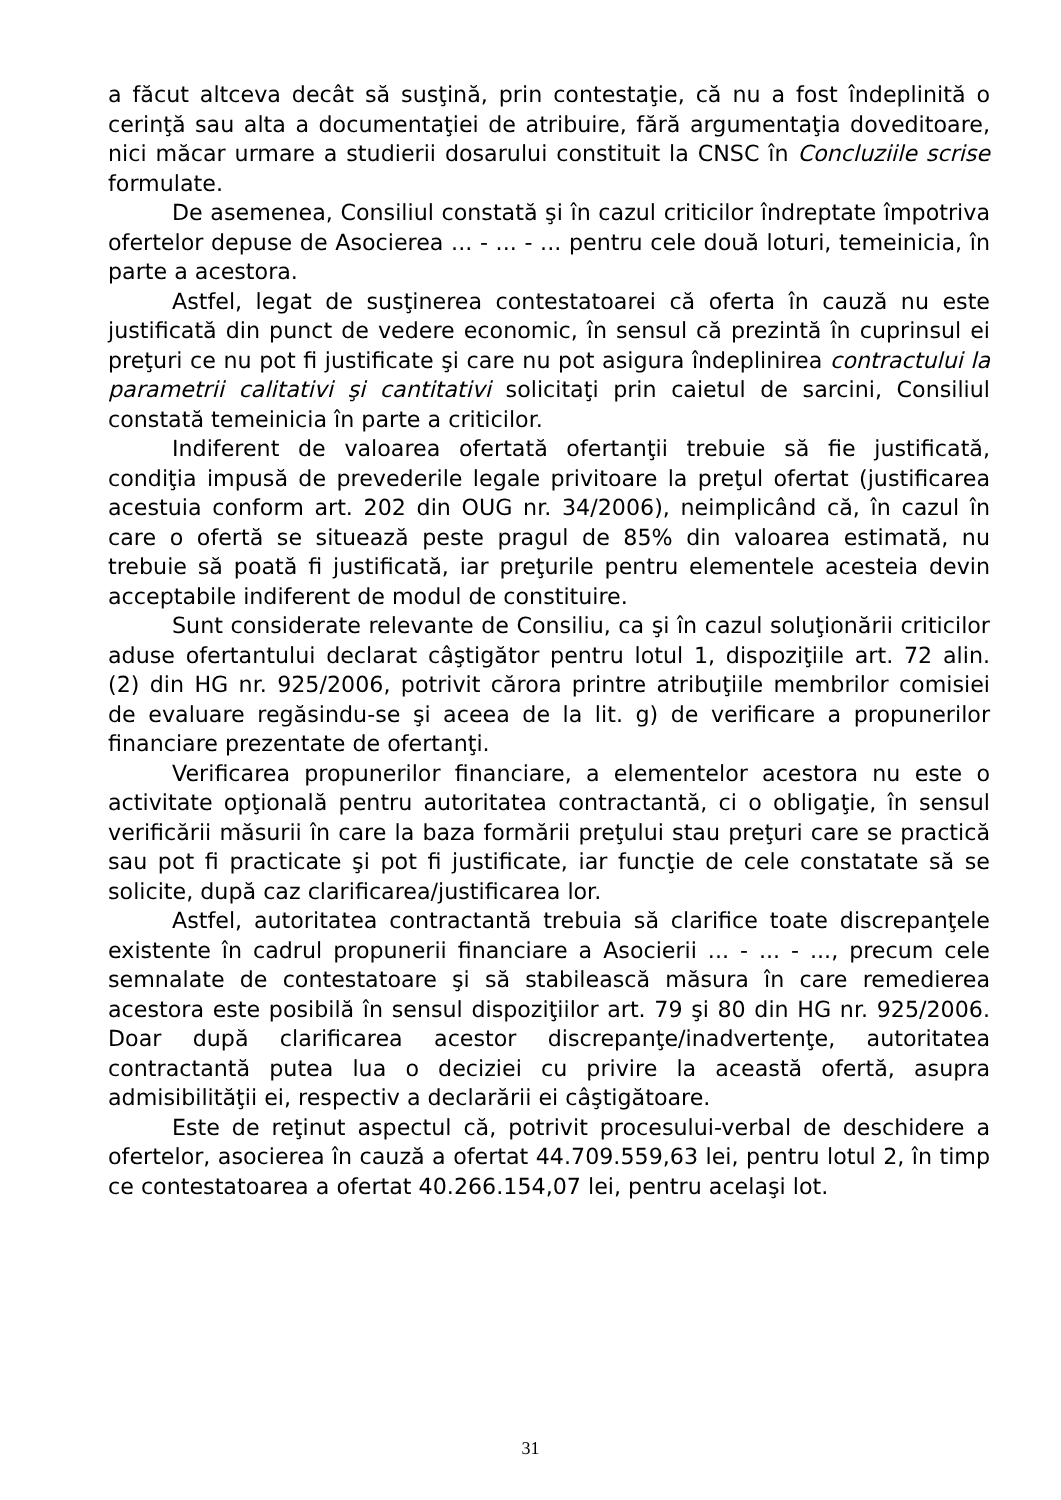a făcut altceva decât să susţină, prin contestaţie, că nu a fost îndeplinită o cerinţă sau alta a documentaţiei de atribuire, fără argumentaţia doveditoare, nici măcar urmare a studierii dosarului constituit la CNSC în Concluziile scrise formulate.
De asemenea, Consiliul constată şi în cazul criticilor îndreptate împotriva ofertelor depuse de Asocierea ... - ... - ... pentru cele două loturi, temeinicia, în parte a acestora.
Astfel, legat de susţinerea contestatoarei că oferta în cauză nu este justificată din punct de vedere economic, în sensul că prezintă în cuprinsul ei preţuri ce nu pot fi justificate şi care nu pot asigura îndeplinirea contractului la parametrii calitativi şi cantitativi solicitaţi prin caietul de sarcini, Consiliul constată temeinicia în parte a criticilor.
Indiferent de valoarea ofertată ofertanţii trebuie să fie justificată, condiţia impusă de prevederile legale privitoare la preţul ofertat (justificarea acestuia conform art. 202 din OUG nr. 34/2006), neimplicând că, în cazul în care o ofertă se situează peste pragul de 85% din valoarea estimată, nu trebuie să poată fi justificată, iar preţurile pentru elementele acesteia devin acceptabile indiferent de modul de constituire.
Sunt considerate relevante de Consiliu, ca şi în cazul soluţionării criticilor aduse ofertantului declarat câştigător pentru lotul 1, dispoziţiile art. 72 alin. (2) din HG nr. 925/2006, potrivit cărora printre atribuţiile membrilor comisiei de evaluare regăsindu-se şi aceea de la lit. g) de verificare a propunerilor financiare prezentate de ofertanţi.
Verificarea propunerilor financiare, a elementelor acestora nu este o activitate opţională pentru autoritatea contractantă, ci o obligaţie, în sensul verificării măsurii în care la baza formării preţului stau preţuri care se practică sau pot fi practicate şi pot fi justificate, iar funcţie de cele constatate să se solicite, după caz clarificarea/justificarea lor.
Astfel, autoritatea contractantă trebuia să clarifice toate discrepanţele existente în cadrul propunerii financiare a Asocierii ... - ... - ..., precum cele semnalate de contestatoare şi să stabilească măsura în care remedierea acestora este posibilă în sensul dispoziţiilor art. 79 şi 80 din HG nr. 925/2006. Doar după clarificarea acestor discrepanţe/inadvertenţe, autoritatea contractantă putea lua o deciziei cu privire la această ofertă, asupra admisibilităţii ei, respectiv a declarării ei câştigătoare.
Este de reţinut aspectul că, potrivit procesului-verbal de deschidere a ofertelor, asocierea în cauză a ofertat 44.709.559,63 lei, pentru lotul 2, în timp ce contestatoarea a ofertat 40.266.154,07 lei, pentru acelaşi lot.
31